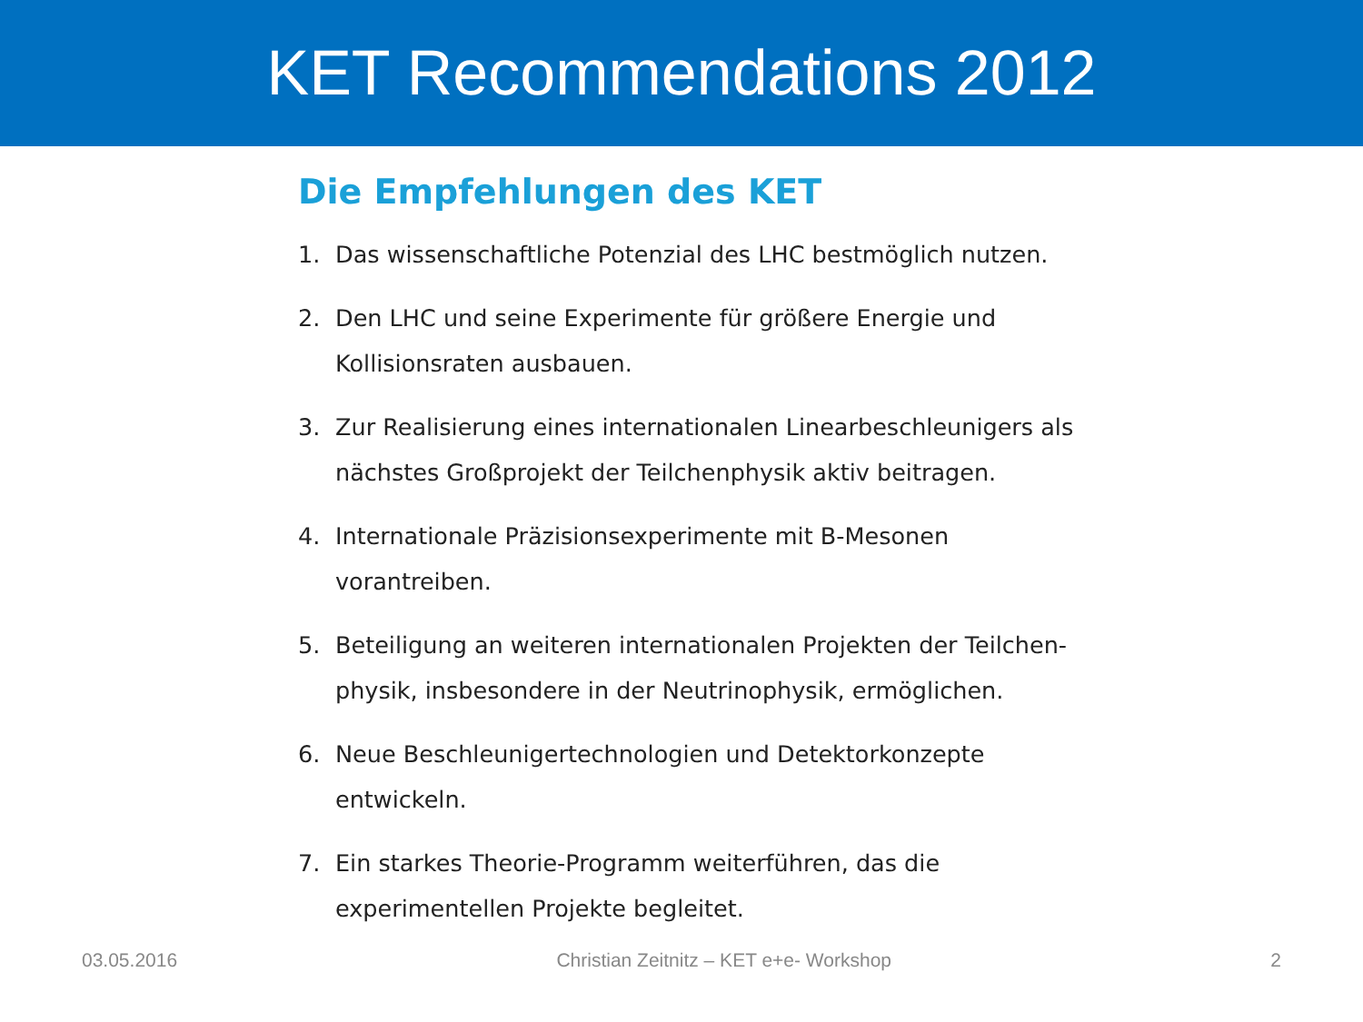KET Recommendations 2012
Die Empfehlungen des KET
1. Das wissenschaftliche Potenzial des LHC bestmöglich nutzen.
2. Den LHC und seine Experimente für größere Energie und Kollisionsraten ausbauen.
3. Zur Realisierung eines internationalen Linearbeschleunigers als nächstes Großprojekt der Teilchenphysik aktiv beitragen.
4. Internationale Präzisionsexperimente mit B-Mesonen vorantreiben.
5. Beteiligung an weiteren internationalen Projekten der Teilchen-physik, insbesondere in der Neutrinophysik, ermöglichen.
6. Neue Beschleunigertechnologien und Detektorkonzepte entwickeln.
7. Ein starkes Theorie-Programm weiterführen, das die experimentellen Projekte begleitet.
03.05.2016 Christian Zeitnitz – KET e+e- Workshop 2